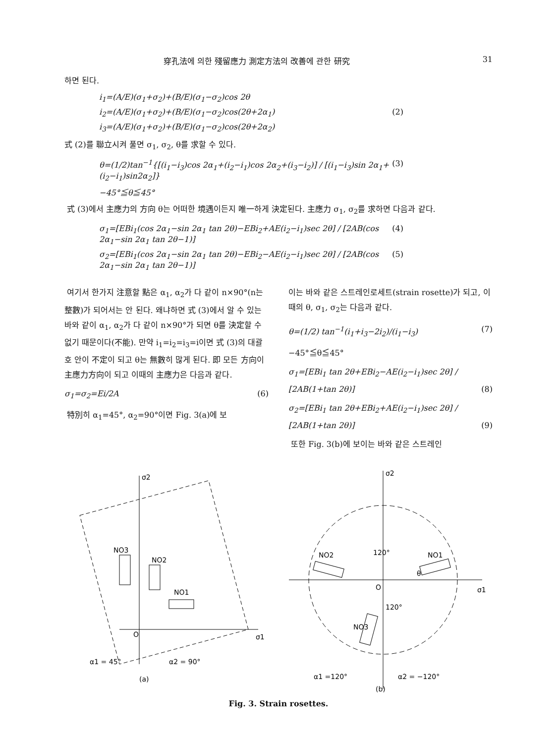穿孔法에 의한 殘留應力 測定方法의 改善에 관한 研究 31
하면 된다.
i<sub>1</sub>=(A/E)(σ<sub>1</sub>+σ<sub>2</sub>)+(B/E)(σ<sub>1</sub>−σ<sub>2</sub>)cos 2θ
i<sub>2</sub>=(A/E)(σ<sub>1</sub>+σ<sub>2</sub>)+(B/E)(σ<sub>1</sub>−σ<sub>2</sub>)cos(2θ+2α<sub>1</sub>) (2)
i<sub>3</sub>=(A/E)(σ<sub>1</sub>+σ<sub>2</sub>)+(B/E)(σ<sub>1</sub>−σ<sub>2</sub>)cos(2θ+2α<sub>2</sub>)
式 (2)를 聯立시켜 풀면 σ<sub>1</sub>, σ<sub>2</sub>, θ를 求할 수 있다.
θ=(1/2)tan<sup>−1</sup>{[(i<sub>1</sub>−i<sub>3</sub>)cos 2α<sub>1</sub>+(i<sub>2</sub>−i<sub>1</sub>)cos 2α<sub>2</sub>+(i<sub>3</sub>−i<sub>2</sub>)] / [(i<sub>1</sub>−i<sub>3</sub>)sin 2α<sub>1</sub>+(i<sub>2</sub>−i<sub>1</sub>)sin2α<sub>2</sub>]} (3)
−45°≦θ≦45°
式 (3)에서 主應力의 方向 θ는 어떠한 境遇이든지 唯一하게 決定된다. 主應力 σ<sub>1</sub>, σ<sub>2</sub>를 求하면 다음과 같다.
σ<sub>1</sub>=[EBi<sub>1</sub>(cos 2α<sub>1</sub>−sin 2α<sub>1</sub> tan 2θ)−EBi<sub>2</sub>+AE(i<sub>2</sub>−i<sub>1</sub>)sec 2θ] / [2AB(cos 2α<sub>1</sub>−sin 2α<sub>1</sub> tan 2θ−1)] (4)
σ<sub>2</sub>=[EBi<sub>1</sub>(cos 2α<sub>1</sub>−sin 2α<sub>1</sub> tan 2θ)−EBi<sub>2</sub>−AE(i<sub>2</sub>−i<sub>1</sub>)sec 2θ] / [2AB(cos 2α<sub>1</sub>−sin 2α<sub>1</sub> tan 2θ−1)] (5)
여기서 한가지 注意할 點은 α<sub>1</sub>, α<sub>2</sub>가 다 같이 n×90°(n는 整數)가 되어서는 안 된다. 왜냐하면 式 (3)에서 알 수 있는 바와 같이 α<sub>1</sub>, α<sub>2</sub>가 다 같이 n×90°가 되면 θ를 決定할 수 없기 때문이다(不能). 만약 i<sub>1</sub>=i<sub>2</sub>=i<sub>3</sub>=i이면 式 (3)의 대괄호 안이 不定이 되고 θ는 無數히 많게 된다. 即 모든 方向이 主應力方向이 되고 이때의 主應力은 다음과 같다.
σ<sub>1</sub>=σ<sub>2</sub>=Ei/2A (6)
特別히 α<sub>1</sub>=45°, α<sub>2</sub>=90°이면 Fig. 3(a)에 보
이는 바와 같은 스트레인로세트(strain rosette)가 되고, 이 때의 θ, σ<sub>1</sub>, σ<sub>2</sub>는 다음과 같다.
θ=(1/2) tan<sup>−1</sup>(i<sub>1</sub>+i<sub>3</sub>−2i<sub>2</sub>)/(i<sub>1</sub>−i<sub>3</sub>) (7)
−45°≦θ≦45°
σ<sub>1</sub>=[EBi<sub>1</sub> tan 2θ+EBi<sub>2</sub>−AE(i<sub>2</sub>−i<sub>1</sub>)sec 2θ] / [2AB(1+tan 2θ)] (8)
σ<sub>2</sub>=[EBi<sub>1</sub> tan 2θ+EBi<sub>2</sub>+AE(i<sub>2</sub>−i<sub>1</sub>)sec 2θ] / [2AB(1+tan 2θ)] (9)
또한 Fig. 3(b)에 보이는 바와 같은 스트레인
σ2
σ1
O
NO1
NO2
NO3
α1 = 45°
α2 = 90°
(a)
σ2
σ1
O
NO2
NO1
NO3
120°
120°
θ
α1 =120°
α2 = −120°
(b)
Fig. 3. Strain rosettes.